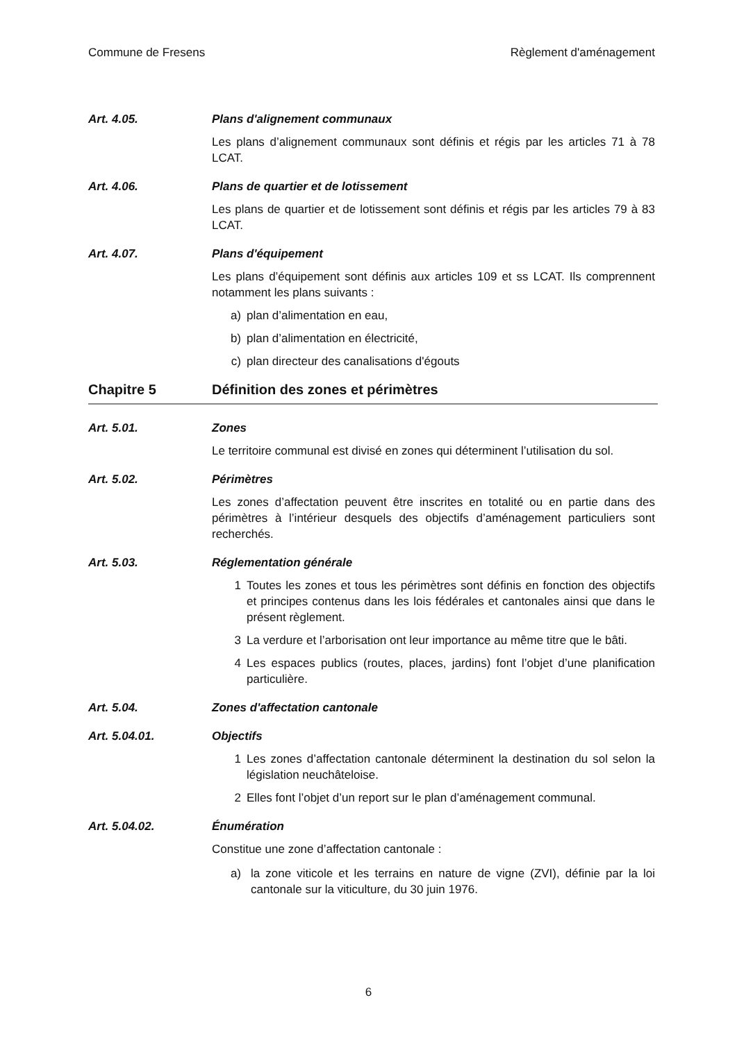Commune de Fresens Règlement d'aménagement
Art. 4.05. Plans d'alignement communaux
Les plans d’alignement communaux sont définis et régis par les articles 71 à 78 LCAT.
Art. 4.06. Plans de quartier et de lotissement
Les plans de quartier et de lotissement sont définis et régis par les articles 79 à 83 LCAT.
Art. 4.07. Plans d'équipement
Les plans d’équipement sont définis aux articles 109 et ss LCAT. Ils comprennent notamment les plans suivants :
a) plan d’alimentation en eau,
b) plan d’alimentation en électricité,
c) plan directeur des canalisations d'égouts
Chapitre 5 Définition des zones et périmètres
Art. 5.01. Zones
Le territoire communal est divisé en zones qui déterminent l’utilisation du sol.
Art. 5.02. Périmètres
Les zones d’affectation peuvent être inscrites en totalité ou en partie dans des périmètres à l’intérieur desquels des objectifs d’aménagement particuliers sont recherchés.
Art. 5.03. Réglementation générale
1 Toutes les zones et tous les périmètres sont définis en fonction des objectifs et principes contenus dans les lois fédérales et cantonales ainsi que dans le présent règlement.
3 La verdure et l’arborisation ont leur importance au même titre que le bâti.
4 Les espaces publics (routes, places, jardins) font l’objet d’une planification particulière.
Art. 5.04. Zones d'affectation cantonale
Art. 5.04.01. Objectifs
1 Les zones d’affectation cantonale déterminent la destination du sol selon la législation neuchâteloise.
2 Elles font l’objet d’un report sur le plan d’aménagement communal.
Art. 5.04.02. Énumération
Constitue une zone d’affectation cantonale :
a) la zone viticole et les terrains en nature de vigne (ZVI), définie par la loi cantonale sur la viticulture, du 30 juin 1976.
6